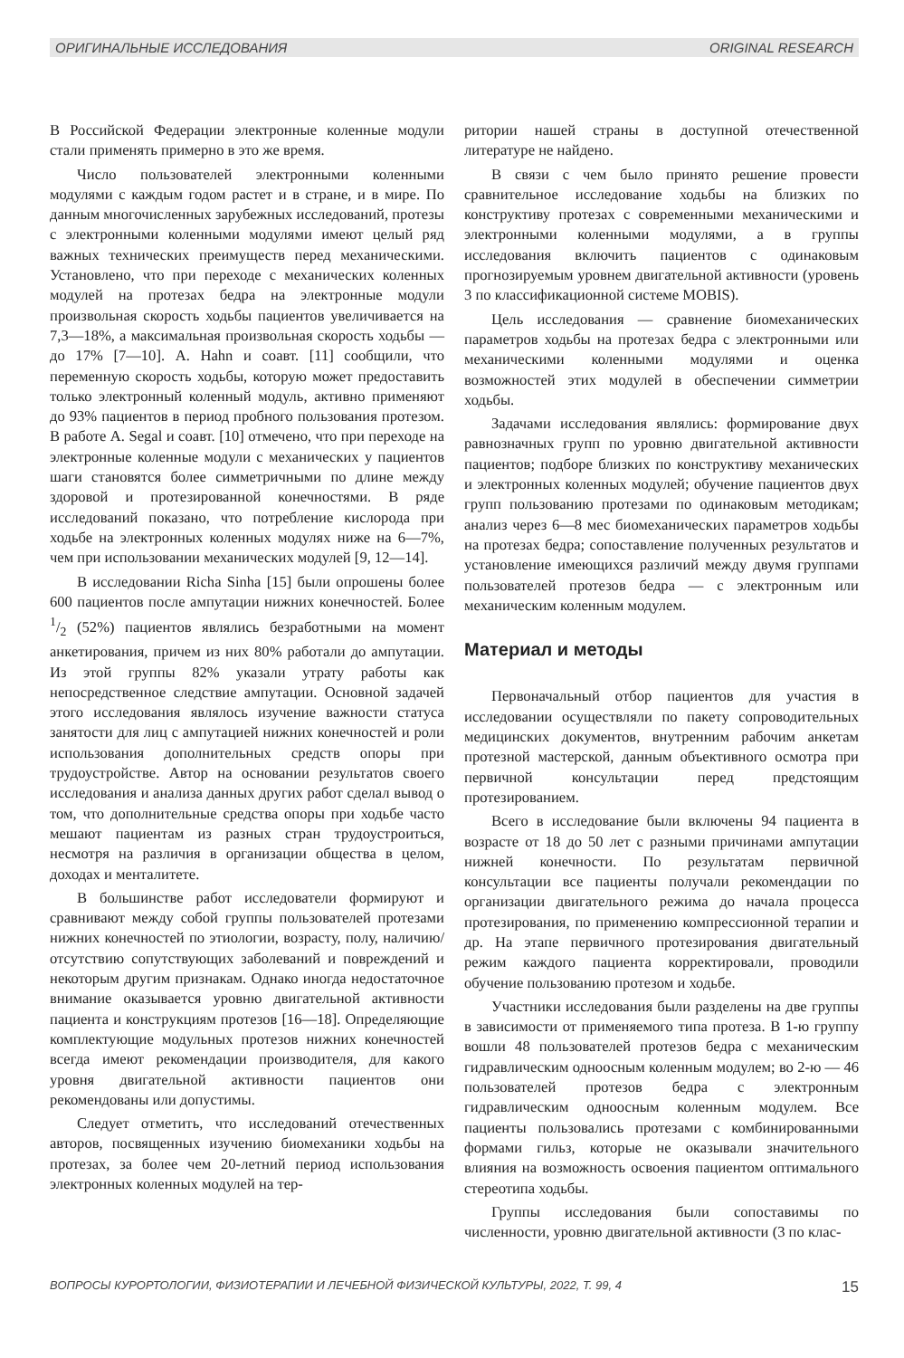ОРИГИНАЛЬНЫЕ ИССЛЕДОВАНИЯ ORIGINAL RESEARCH
В Российской Федерации электронные коленные модули стали применять примерно в это же время.
Число пользователей электронными коленными модулями с каждым годом растет и в стране, и в мире. По данным многочисленных зарубежных исследований, протезы с электронными коленными модулями имеют целый ряд важных технических преимуществ перед механическими. Установлено, что при переходе с механических коленных модулей на протезах бедра на электронные модули произвольная скорость ходьбы пациентов увеличивается на 7,3—18%, а максимальная произвольная скорость ходьбы — до 17% [7—10]. A. Hahn и соавт. [11] сообщили, что переменную скорость ходьбы, которую может предоставить только электронный коленный модуль, активно применяют до 93% пациентов в период пробного пользования протезом. В работе A. Segal и соавт. [10] отмечено, что при переходе на электронные коленные модули с механических у пациентов шаги становятся более симметричными по длине между здоровой и протезированной конечностями. В ряде исследований показано, что потребление кислорода при ходьбе на электронных коленных модулях ниже на 6—7%, чем при использовании механических модулей [9, 12—14].
В исследовании Richa Sinha [15] были опрошены более 600 пациентов после ампутации нижних конечностей. Более 1/2 (52%) пациентов являлись безработными на момент анкетирования, причем из них 80% работали до ампутации. Из этой группы 82% указали утрату работы как непосредственное следствие ампутации. Основной задачей этого исследования являлось изучение важности статуса занятости для лиц с ампутацией нижних конечностей и роли использования дополнительных средств опоры при трудоустройстве. Автор на основании результатов своего исследования и анализа данных других работ сделал вывод о том, что дополнительные средства опоры при ходьбе часто мешают пациентам из разных стран трудоустроиться, несмотря на различия в организации общества в целом, доходах и менталитете.
В большинстве работ исследователи формируют и сравнивают между собой группы пользователей протезами нижних конечностей по этиологии, возрасту, полу, наличию/отсутствию сопутствующих заболеваний и повреждений и некоторым другим признакам. Однако иногда недостаточное внимание оказывается уровню двигательной активности пациента и конструкциям протезов [16—18]. Определяющие комплектующие модульных протезов нижних конечностей всегда имеют рекомендации производителя, для какого уровня двигательной активности пациентов они рекомендованы или допустимы.
Следует отметить, что исследований отечественных авторов, посвященных изучению биомеханики ходьбы на протезах, за более чем 20-летний период использования электронных коленных модулей на тер-
ритории нашей страны в доступной отечественной литературе не найдено.
В связи с чем было принято решение провести сравнительное исследование ходьбы на близких по конструктиву протезах с современными механическими и электронными коленными модулями, а в группы исследования включить пациентов с одинаковым прогнозируемым уровнем двигательной активности (уровень 3 по классификационной системе MOBIS).
Цель исследования — сравнение биомеханических параметров ходьбы на протезах бедра с электронными или механическими коленными модулями и оценка возможностей этих модулей в обеспечении симметрии ходьбы.
Задачами исследования являлись: формирование двух равнозначных групп по уровню двигательной активности пациентов; подборе близких по конструктиву механических и электронных коленных модулей; обучение пациентов двух групп пользованию протезами по одинаковым методикам; анализ через 6—8 мес биомеханических параметров ходьбы на протезах бедра; сопоставление полученных результатов и установление имеющихся различий между двумя группами пользователей протезов бедра — с электронным или механическим коленным модулем.
Материал и методы
Первоначальный отбор пациентов для участия в исследовании осуществляли по пакету сопроводительных медицинских документов, внутренним рабочим анкетам протезной мастерской, данным объективного осмотра при первичной консультации перед предстоящим протезированием.
Всего в исследование были включены 94 пациента в возрасте от 18 до 50 лет с разными причинами ампутации нижней конечности. По результатам первичной консультации все пациенты получали рекомендации по организации двигательного режима до начала процесса протезирования, по применению компрессионной терапии и др. На этапе первичного протезирования двигательный режим каждого пациента корректировали, проводили обучение пользованию протезом и ходьбе.
Участники исследования были разделены на две группы в зависимости от применяемого типа протеза. В 1-ю группу вошли 48 пользователей протезов бедра с механическим гидравлическим одноосным коленным модулем; во 2-ю — 46 пользователей протезов бедра с электронным гидравлическим одноосным коленным модулем. Все пациенты пользовались протезами с комбинированными формами гильз, которые не оказывали значительного влияния на возможность освоения пациентом оптимального стереотипа ходьбы.
Группы исследования были сопоставимы по численности, уровню двигательной активности (3 по клас-
ВОПРОСЫ КУРОРТОЛОГИИ, ФИЗИОТЕРАПИИ И ЛЕЧЕБНОЙ ФИЗИЧЕСКОЙ КУЛЬТУРЫ, 2022, Т. 99, 4 15